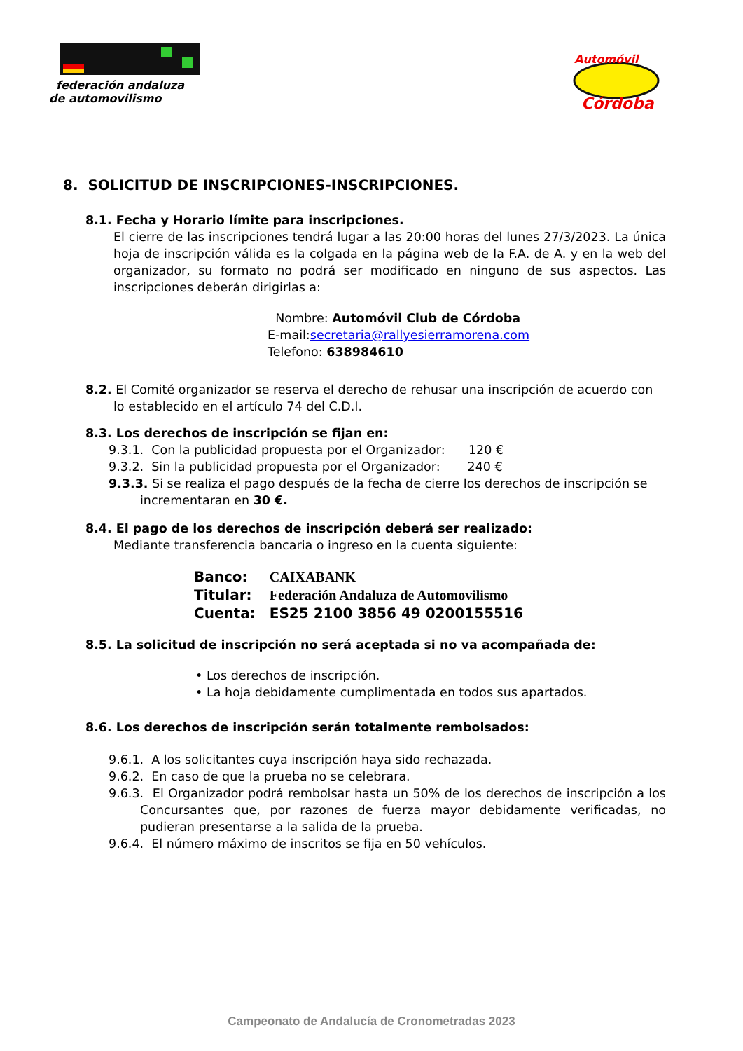federación andaluza
de automovilismo
Automóvil
Córdoba
8. SOLICITUD DE INSCRIPCIONES-INSCRIPCIONES.
8.1. Fecha y Horario límite para inscripciones.
El cierre de las inscripciones tendrá lugar a las 20:00 horas del lunes 27/3/2023. La única hoja de inscripción válida es la colgada en la página web de la F.A. de A. y en la web del organizador, su formato no podrá ser modificado en ninguno de sus aspectos. Las inscripciones deberán dirigirlas a:
Nombre: Automóvil Club de Córdoba
E-mail:secretaria@rallyesierramorena.com
Telefono: 638984610
8.2. El Comité organizador se reserva el derecho de rehusar una inscripción de acuerdo con lo establecido en el artículo 74 del C.D.I.
8.3. Los derechos de inscripción se fijan en:
9.3.1. Con la publicidad propuesta por el Organizador: 120 €
9.3.2. Sin la publicidad propuesta por el Organizador: 240 €
9.3.3. Si se realiza el pago después de la fecha de cierre los derechos de inscripción se incrementaran en 30 €.
8.4. El pago de los derechos de inscripción deberá ser realizado:
Mediante transferencia bancaria o ingreso en la cuenta siguiente:
| Banco: | CAIXABANK |
| Titular: | Federación Andaluza de Automovilismo |
| Cuenta: | ES25 2100 3856 49 0200155516 |
8.5. La solicitud de inscripción no será aceptada si no va acompañada de:
• Los derechos de inscripción.
• La hoja debidamente cumplimentada en todos sus apartados.
8.6. Los derechos de inscripción serán totalmente rembolsados:
9.6.1. A los solicitantes cuya inscripción haya sido rechazada.
9.6.2. En caso de que la prueba no se celebrara.
9.6.3. El Organizador podrá rembolsar hasta un 50% de los derechos de inscripción a los Concursantes que, por razones de fuerza mayor debidamente verificadas, no pudieran presentarse a la salida de la prueba.
9.6.4. El número máximo de inscritos se fija en 50 vehículos.
Campeonato de Andalucía de Cronometradas 2023